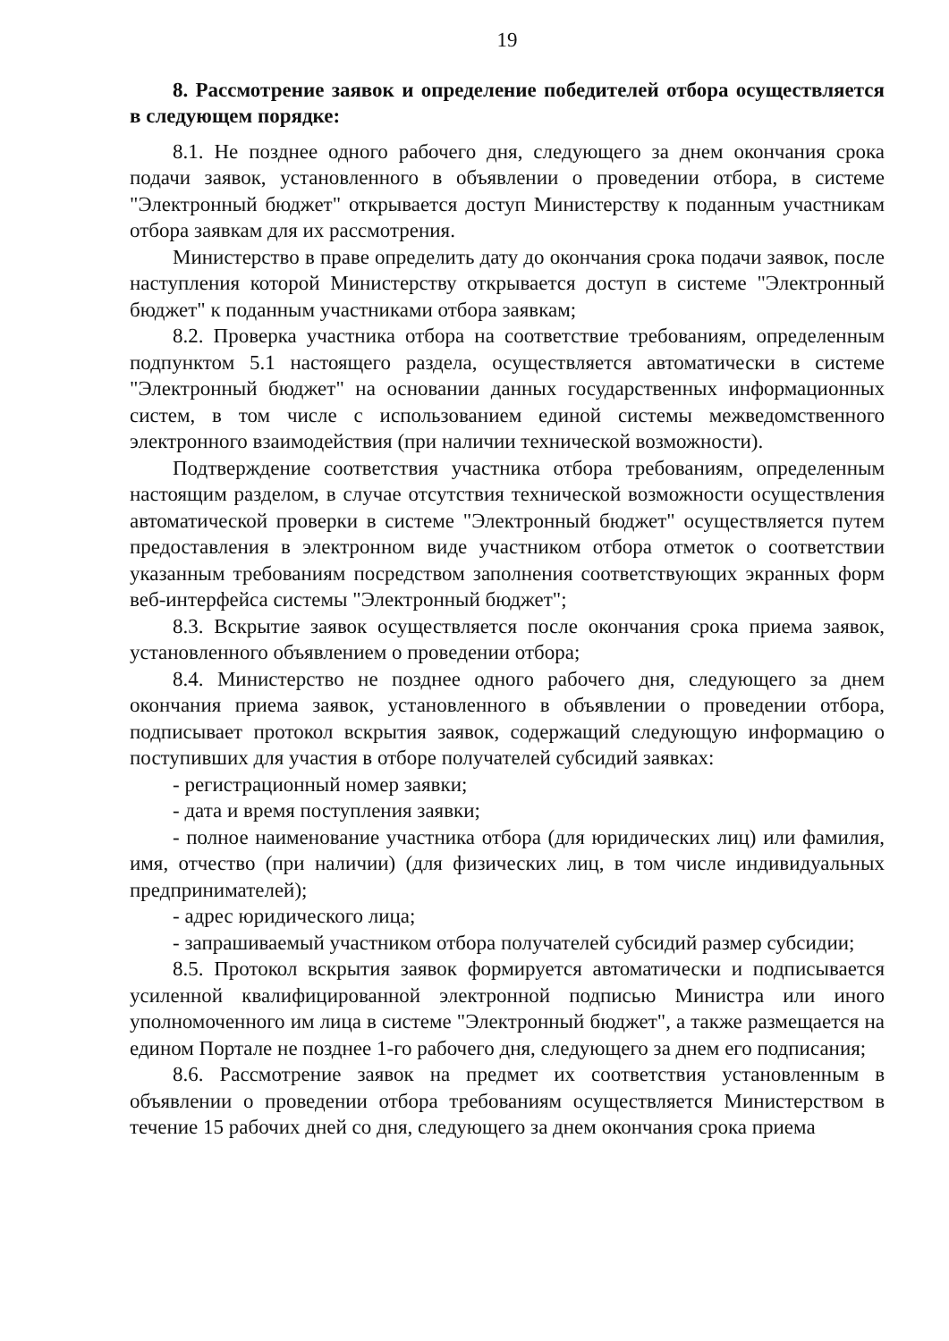19
8. Рассмотрение заявок и определение победителей отбора осуществляется в следующем порядке:
8.1. Не позднее одного рабочего дня, следующего за днем окончания срока подачи заявок, установленного в объявлении о проведении отбора, в системе "Электронный бюджет" открывается доступ Министерству к поданным участникам отбора заявкам для их рассмотрения.
Министерство в праве определить дату до окончания срока подачи заявок, после наступления которой Министерству открывается доступ в системе "Электронный бюджет" к поданным участниками отбора заявкам;
8.2. Проверка участника отбора на соответствие требованиям, определенным подпунктом 5.1 настоящего раздела, осуществляется автоматически в системе "Электронный бюджет" на основании данных государственных информационных систем, в том числе с использованием единой системы межведомственного электронного взаимодействия (при наличии технической возможности).
Подтверждение соответствия участника отбора требованиям, определенным настоящим разделом, в случае отсутствия технической возможности осуществления автоматической проверки в системе "Электронный бюджет" осуществляется путем предоставления в электронном виде участником отбора отметок о соответствии указанным требованиям посредством заполнения соответствующих экранных форм веб-интерфейса системы "Электронный бюджет";
8.3. Вскрытие заявок осуществляется после окончания срока приема заявок, установленного объявлением о проведении отбора;
8.4. Министерство не позднее одного рабочего дня, следующего за днем окончания приема заявок, установленного в объявлении о проведении отбора, подписывает протокол вскрытия заявок, содержащий следующую информацию о поступивших для участия в отборе получателей субсидий заявках:
- регистрационный номер заявки;
- дата и время поступления заявки;
- полное наименование участника отбора (для юридических лиц) или фамилия, имя, отчество (при наличии) (для физических лиц, в том числе индивидуальных предпринимателей);
- адрес юридического лица;
- запрашиваемый участником отбора получателей субсидий размер субсидии;
8.5. Протокол вскрытия заявок формируется автоматически и подписывается усиленной квалифицированной электронной подписью Министра или иного уполномоченного им лица в системе "Электронный бюджет", а также размещается на едином Портале не позднее 1-го рабочего дня, следующего за днем его подписания;
8.6. Рассмотрение заявок на предмет их соответствия установленным в объявлении о проведении отбора требованиям осуществляется Министерством в течение 15 рабочих дней со дня, следующего за днем окончания срока приема